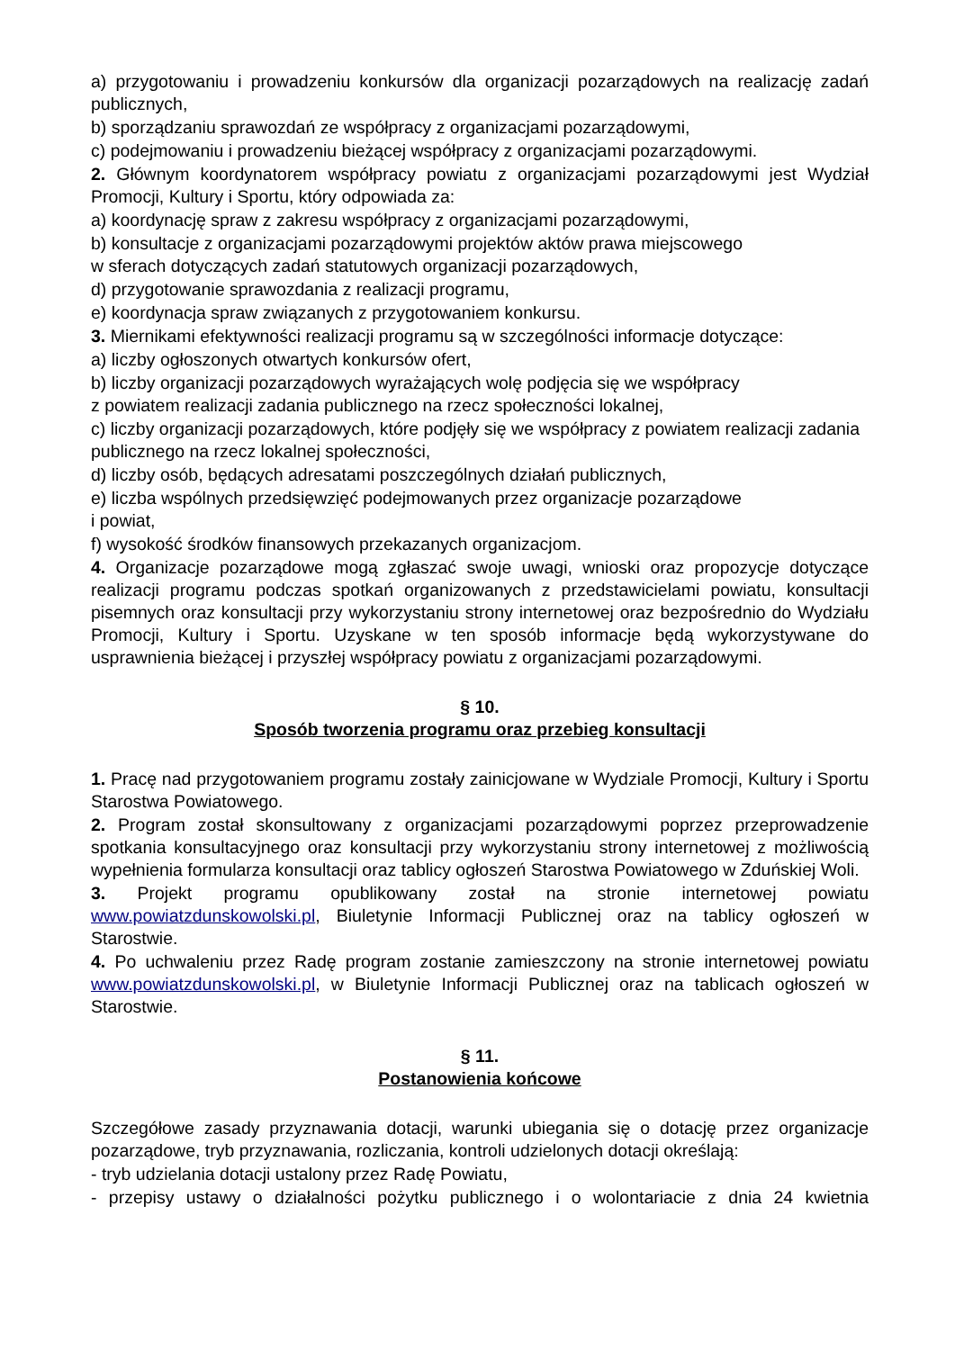a) przygotowaniu i prowadzeniu konkursów dla organizacji pozarządowych na realizację zadań publicznych,
b) sporządzaniu sprawozdań ze współpracy z organizacjami pozarządowymi,
c) podejmowaniu i prowadzeniu bieżącej współpracy z organizacjami pozarządowymi.
2. Głównym koordynatorem współpracy powiatu z organizacjami pozarządowymi jest Wydział Promocji, Kultury i Sportu, który odpowiada za:
a) koordynację spraw z zakresu współpracy z organizacjami pozarządowymi,
b) konsultacje z organizacjami pozarządowymi projektów aktów prawa miejscowego
w sferach dotyczących zadań statutowych organizacji pozarządowych,
d) przygotowanie sprawozdania z realizacji programu,
e) koordynacja spraw związanych z przygotowaniem konkursu.
3. Miernikami efektywności realizacji programu są w szczególności informacje dotyczące:
a) liczby ogłoszonych otwartych konkursów ofert,
b) liczby organizacji pozarządowych wyrażających wolę podjęcia się we współpracy
z powiatem realizacji zadania publicznego na rzecz społeczności lokalnej,
c) liczby organizacji pozarządowych, które podjęły się we współpracy z powiatem realizacji zadania publicznego na rzecz lokalnej społeczności,
d) liczby osób, będących adresatami poszczególnych działań publicznych,
e) liczba wspólnych przedsięwzięć podejmowanych przez organizacje pozarządowe
i powiat,
f) wysokość środków finansowych przekazanych organizacjom.
4. Organizacje pozarządowe mogą zgłaszać swoje uwagi, wnioski oraz propozycje dotyczące realizacji programu podczas spotkań organizowanych z przedstawicielami powiatu, konsultacji pisemnych oraz konsultacji przy wykorzystaniu strony internetowej oraz bezpośrednio do Wydziału Promocji, Kultury i Sportu. Uzyskane w ten sposób informacje będą wykorzystywane do usprawnienia bieżącej i przyszłej współpracy powiatu z organizacjami pozarządowymi.
§ 10.
Sposób tworzenia programu oraz przebieg konsultacji
1. Pracę nad przygotowaniem programu zostały zainicjowane w Wydziale Promocji, Kultury i Sportu Starostwa Powiatowego.
2. Program został skonsultowany z organizacjami pozarządowymi poprzez przeprowadzenie spotkania konsultacyjnego oraz konsultacji przy wykorzystaniu strony internetowej z możliwością wypełnienia formularza konsultacji oraz tablicy ogłoszeń Starostwa Powiatowego w Zduńskiej Woli.
3. Projekt programu opublikowany został na stronie internetowej powiatu www.powiatzdunskowolski.pl, Biuletynie Informacji Publicznej oraz na tablicy ogłoszeń w Starostwie.
4. Po uchwaleniu przez Radę program zostanie zamieszczony na stronie internetowej powiatu www.powiatzdunskowolski.pl, w Biuletynie Informacji Publicznej oraz na tablicach ogłoszeń w Starostwie.
§ 11.
Postanowienia końcowe
Szczegółowe zasady przyznawania dotacji, warunki ubiegania się o dotację przez organizacje pozarządowe, tryb przyznawania, rozliczania, kontroli udzielonych dotacji określają:
- tryb udzielania dotacji ustalony przez Radę Powiatu,
- przepisy ustawy o działalności pożytku publicznego i o wolontariacie z dnia 24 kwietnia